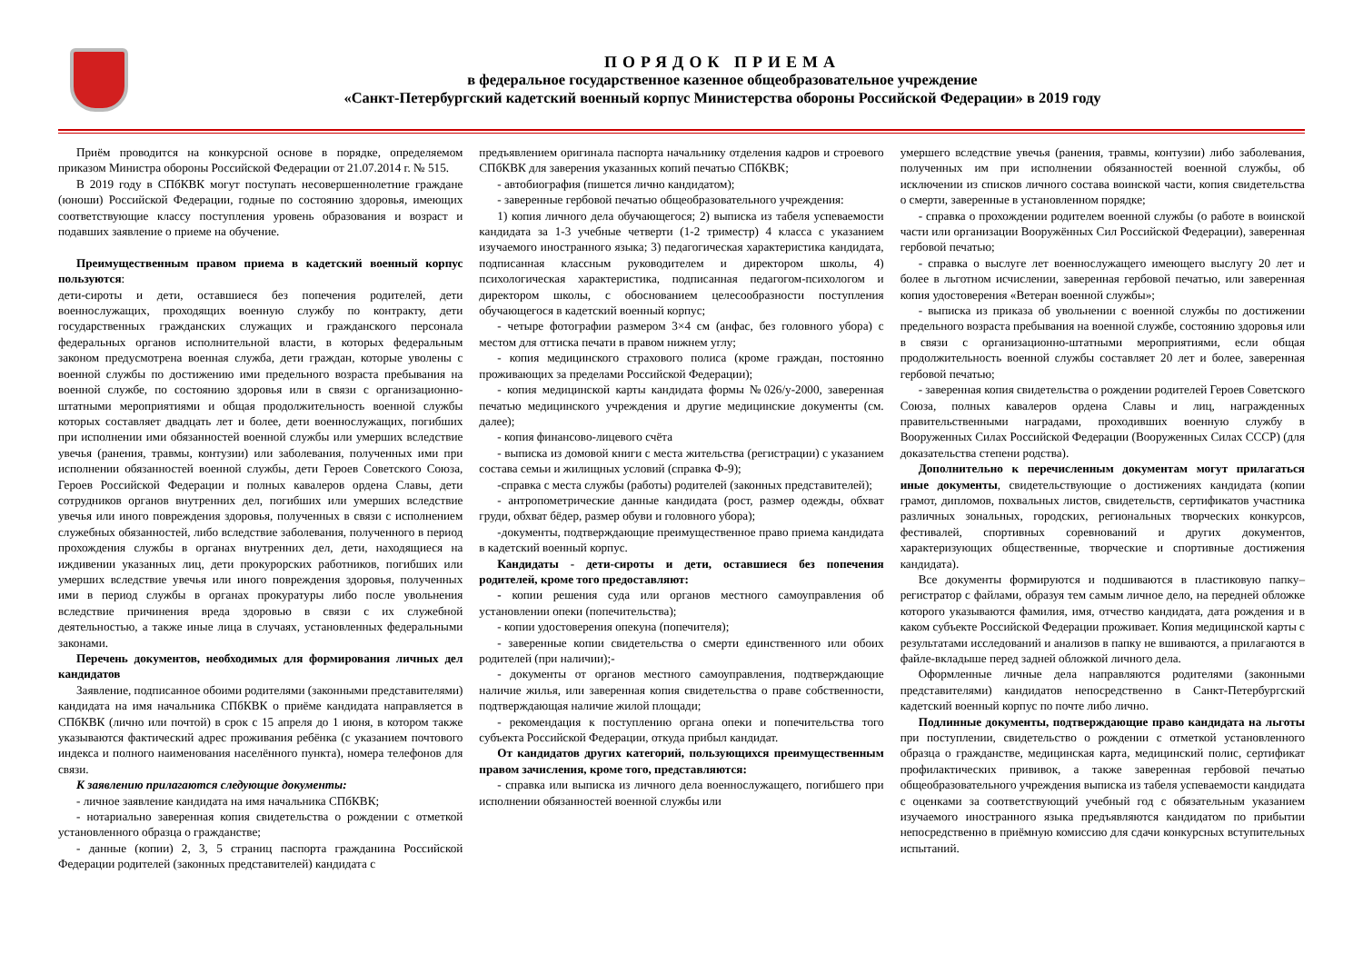ПОРЯДОК ПРИЕМА
в федеральное государственное казенное общеобразовательное учреждение
«Санкт-Петербургский кадетский военный корпус Министерства обороны Российской Федерации» в 2019 году
Приём проводится на конкурсной основе в порядке, определяемом приказом Министра обороны Российской Федерации от 21.07.2014 г. № 515.
В 2019 году в СПбКВК могут поступать несовершеннолетние граждане (юноши) Российской Федерации, годные по состоянию здоровья, имеющих соответствующие классу поступления уровень образования и возраст и подавших заявление о приеме на обучение.
Преимущественным правом приема в кадетский военный корпус пользуются:
дети-сироты и дети, оставшиеся без попечения родителей, дети военнослужащих, проходящих военную службу по контракту, дети государственных гражданских служащих и гражданского персонала федеральных органов исполнительной власти, в которых федеральным законом предусмотрена военная служба, дети граждан, которые уволены с военной службы по достижению ими предельного возраста пребывания на военной службе, по состоянию здоровья или в связи с организационно-штатными мероприятиями и общая продолжительность военной службы которых составляет двадцать лет и более, дети военнослужащих, погибших при исполнении ими обязанностей военной службы или умерших вследствие увечья (ранения, травмы, контузии) или заболевания, полученных ими при исполнении обязанностей военной службы, дети Героев Советского Союза, Героев Российской Федерации и полных кавалеров ордена Славы, дети сотрудников органов внутренних дел, погибших или умерших вследствие увечья или иного повреждения здоровья, полученных в связи с исполнением служебных обязанностей, либо вследствие заболевания, полученного в период прохождения службы в органах внутренних дел, дети, находящиеся на иждивении указанных лиц, дети прокурорских работников, погибших или умерших вследствие увечья или иного повреждения здоровья, полученных ими в период службы в органах прокуратуры либо после увольнения вследствие причинения вреда здоровью в связи с их служебной деятельностью, а также иные лица в случаях, установленных федеральными законами.
Перечень документов, необходимых для формирования личных дел кандидатов
Заявление, подписанное обоими родителями (законными представителями) кандидата на имя начальника СПбКВК о приёме кандидата направляется в СПбКВК (лично или почтой) в срок с 15 апреля до 1 июня, в котором также указываются фактический адрес проживания ребёнка (с указанием почтового индекса и полного наименования населённого пункта), номера телефонов для связи.
К заявлению прилагаются следующие документы:
- личное заявление кандидата на имя начальника СПбКВК;
- нотариально заверенная копия свидетельства о рождении с отметкой установленного образца о гражданстве;
- данные (копии) 2, 3, 5 страниц паспорта гражданина Российской Федерации родителей (законных представителей) кандидата с
предъявлением оригинала паспорта начальнику отделения кадров и строевого СПбКВК для заверения указанных копий печатью СПбКВК;
- автобиография (пишется лично кандидатом);
- заверенные гербовой печатью общеобразовательного учреждения:
1) копия личного дела обучающегося; 2) выписка из табеля успеваемости кандидата за 1-3 учебные четверти (1-2 триместр) 4 класса с указанием изучаемого иностранного языка; 3) педагогическая характеристика кандидата, подписанная классным руководителем и директором школы, 4) психологическая характеристика, подписанная педагогом-психологом и директором школы, с обоснованием целесообразности поступления обучающегося в кадетский военный корпус;
- четыре фотографии размером 3×4 см (анфас, без головного убора) с местом для оттиска печати в правом нижнем углу;
- копия медицинского страхового полиса (кроме граждан, постоянно проживающих за пределами Российской Федерации);
- копия медицинской карты кандидата формы №026/у-2000, заверенная печатью медицинского учреждения и другие медицинские документы (см. далее);
- копия финансово-лицевого счёта
- выписка из домовой книги с места жительства (регистрации) с указанием состава семьи и жилищных условий (справка Ф-9);
-справка с места службы (работы) родителей (законных представителей);
- антропометрические данные кандидата (рост, размер одежды, обхват груди, обхват бёдер, размер обуви и головного убора);
-документы, подтверждающие преимущественное право приема кандидата в кадетский военный корпус.
Кандидаты - дети-сироты и дети, оставшиеся без попечения родителей, кроме того предоставляют:
- копии решения суда или органов местного самоуправления об установлении опеки (попечительства);
- копии удостоверения опекуна (попечителя);
- заверенные копии свидетельства о смерти единственного или обоих родителей (при наличии);-
- документы от органов местного самоуправления, подтверждающие наличие жилья, или заверенная копия свидетельства о праве собственности, подтверждающая наличие жилой площади;
- рекомендация к поступлению органа опеки и попечительства того субъекта Российской Федерации, откуда прибыл кандидат.
От кандидатов других категорий, пользующихся преимущественным правом зачисления, кроме того, представляются:
- справка или выписка из личного дела военнослужащего, погибшего при исполнении обязанностей военной службы или
умершего вследствие увечья (ранения, травмы, контузии) либо заболевания, полученных им при исполнении обязанностей военной службы, об исключении из списков личного состава воинской части, копия свидетельства о смерти, заверенные в установленном порядке;
- справка о прохождении родителем военной службы (о работе в воинской части или организации Вооружённых Сил Российской Федерации), заверенная гербовой печатью;
- справка о выслуге лет военнослужащего имеющего выслугу 20 лет и более в льготном исчислении, заверенная гербовой печатью, или заверенная копия удостоверения «Ветеран военной службы»;
- выписка из приказа об увольнении с военной службы по достижении предельного возраста пребывания на военной службе, состоянию здоровья или в связи с организационно-штатными мероприятиями, если общая продолжительность военной службы составляет 20 лет и более, заверенная гербовой печатью;
- заверенная копия свидетельства о рождении родителей Героев Советского Союза, полных кавалеров ордена Славы и лиц, награжденных правительственными наградами, проходивших военную службу в Вооруженных Силах Российской Федерации (Вооруженных Силах СССР) (для доказательства степени родства).
Дополнительно к перечисленным документам могут прилагаться иные документы, свидетельствующие о достижениях кандидата (копии грамот, дипломов, похвальных листов, свидетельств, сертификатов участника различных зональных, городских, региональных творческих конкурсов, фестивалей, спортивных соревнований и других документов, характеризующих общественные, творческие и спортивные достижения кандидата).
Все документы формируются и подшиваются в пластиковую папку–регистратор с файлами, образуя тем самым личное дело, на передней обложке которого указываются фамилия, имя, отчество кандидата, дата рождения и в каком субъекте Российской Федерации проживает. Копия медицинской карты с результатами исследований и анализов в папку не вшиваются, а прилагаются в файле-вкладыше перед задней обложкой личного дела.
Оформленные личные дела направляются родителями (законными представителями) кандидатов непосредственно в Санкт-Петербургский кадетский военный корпус по почте либо лично.
Подлинные документы, подтверждающие право кандидата на льготы при поступлении, свидетельство о рождении с отметкой установленного образца о гражданстве, медицинская карта, медицинский полис, сертификат профилактических прививок, а также заверенная гербовой печатью общеобразовательного учреждения выписка из табеля успеваемости кандидата с оценками за соответствующий учебный год с обязательным указанием изучаемого иностранного языка предъявляются кандидатом по прибытии непосредственно в приёмную комиссию для сдачи конкурсных вступительных испытаний.